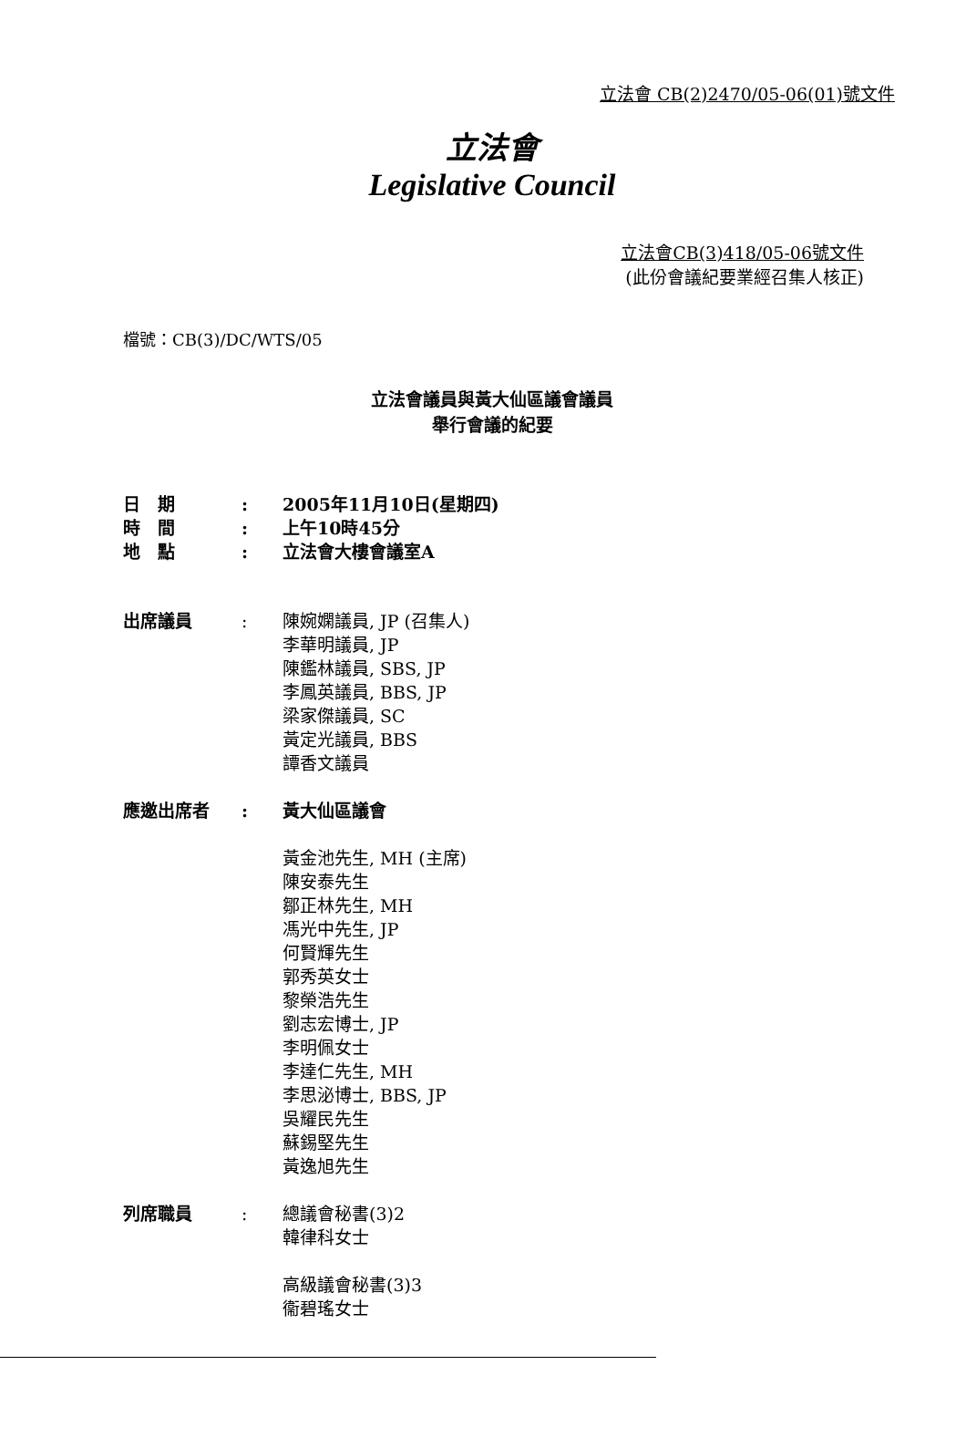立法會 CB(2)2470/05-06(01)號文件
立法會
Legislative Council
立法會CB(3)418/05-06號文件
(此份會議紀要業經召集人核正)
檔號：CB(3)/DC/WTS/05
立法會議員與黃大仙區議會議員
舉行會議的紀要
| 日 期 | : | 2005年11月10日(星期四) |
| 時 間 | : | 上午10時45分 |
| 地 點 | : | 立法會大樓會議室A |
| 出席議員 | : | 陳婉嫻議員, JP (召集人) 李華明議員, JP 陳鑑林議員, SBS, JP 李鳳英議員, BBS, JP 梁家傑議員, SC 黃定光議員, BBS 譚香文議員 |
| 應邀出席者 | : | 黃大仙區議會 黃金池先生, MH (主席) 陳安泰先生 鄒正林先生, MH 馮光中先生, JP 何賢輝先生 郭秀英女士 黎榮浩先生 劉志宏博士, JP 李明佩女士 李達仁先生, MH 李思泌博士, BBS, JP 吳耀民先生 蘇錫堅先生 黃逸旭先生 |
| 列席職員 | : | 總議會秘書(3)2 韓律科女士 高級議會秘書(3)3 衞碧瑤女士 |